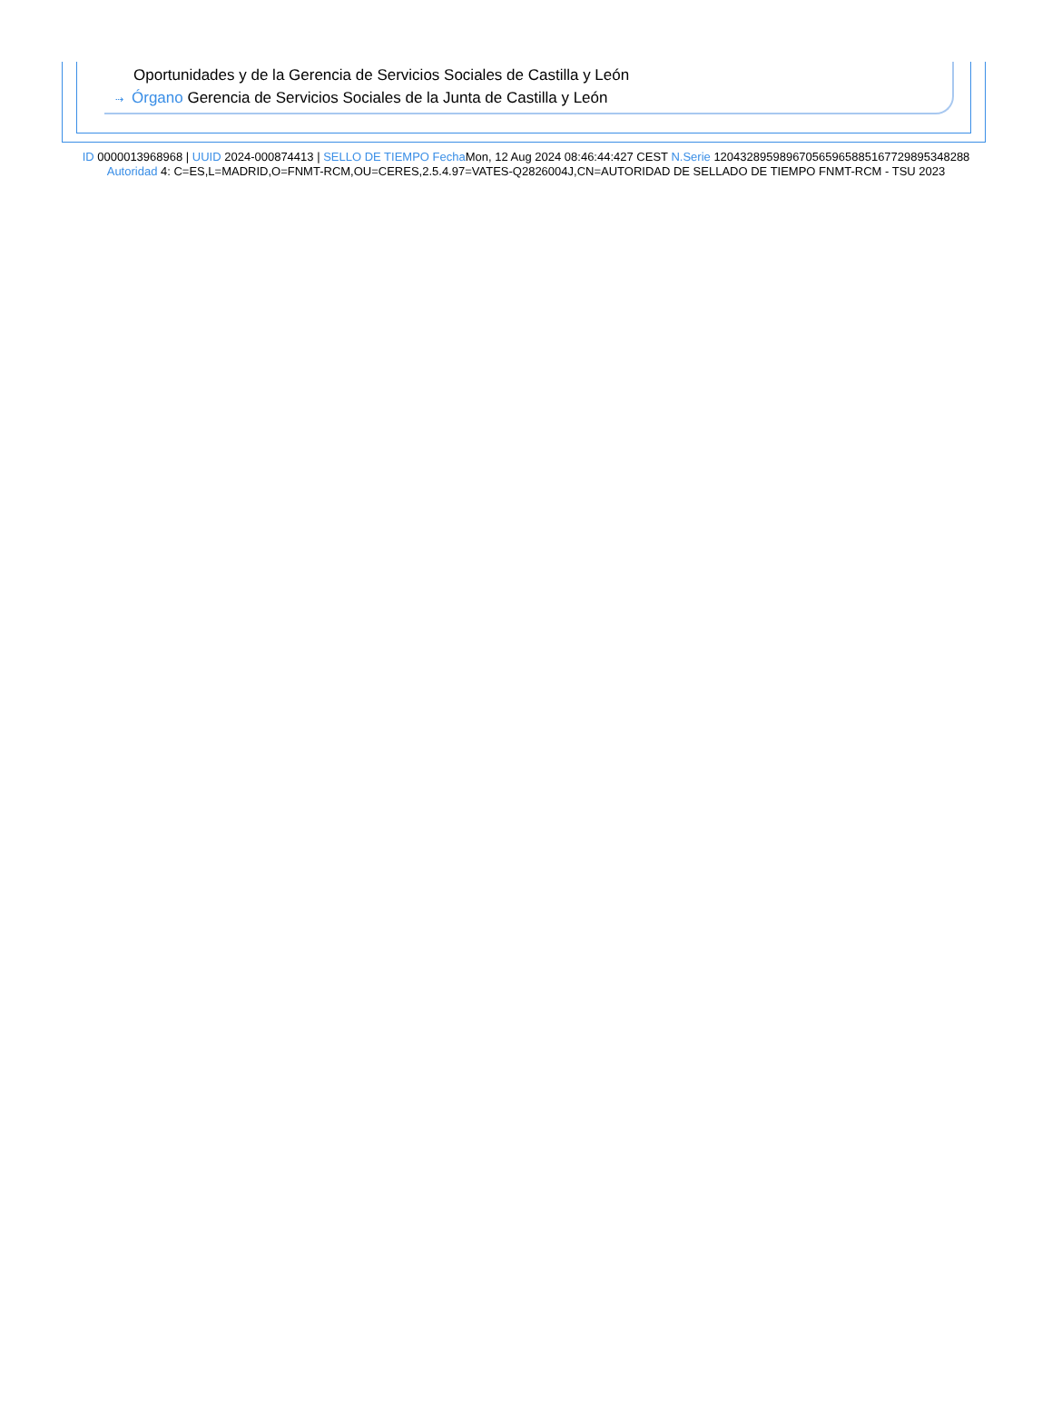Oportunidades y de la Gerencia de Servicios Sociales de Castilla y León
⇢ Órgano Gerencia de Servicios Sociales de la Junta de Castilla y León
ID 0000013968968 | UUID 2024-000874413 | SELLO DE TIEMPO Fecha Mon, 12 Aug 2024 08:46:44:427 CEST N.Serie 120432895989670565965885167729895348288 Autoridad 4: C=ES,L=MADRID,O=FNMT-RCM,OU=CERES,2.5.4.97=VATES-Q2826004J,CN=AUTORIDAD DE SELLADO DE TIEMPO FNMT-RCM - TSU 2023